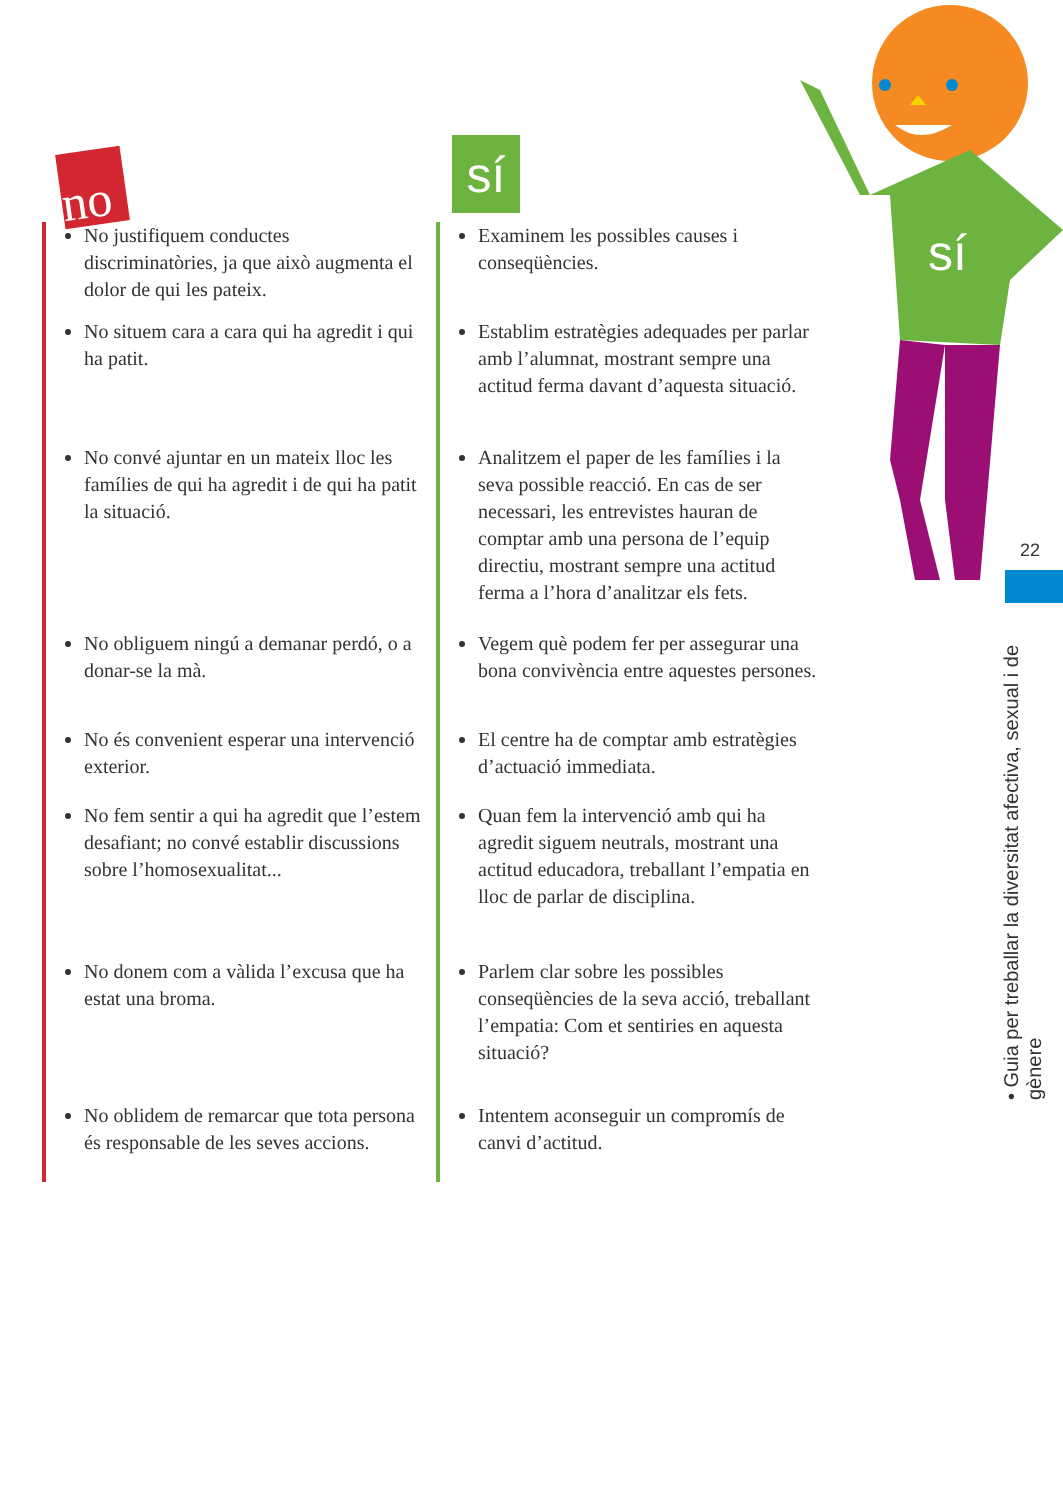no sí
sí
22
• Guia per treballar la diversitat afectiva, sexual i de gènere
No justifiquem conductes discriminatòries, ja que això augmenta el dolor de qui les pateix.
No situem cara a cara qui ha agredit i qui ha patit.
No convé ajuntar en un mateix lloc les famílies de qui ha agredit i de qui ha patit la situació.
No obliguem ningú a demanar perdó, o a donar-se la mà.
No és convenient esperar una intervenció exterior.
No fem sentir a qui ha agredit que l’estem desafiant; no convé establir discussions sobre l’homosexualitat...
No donem com a vàlida l’excusa que ha estat una broma.
No oblidem de remarcar que tota persona és responsable de les seves accions.
Examinem les possibles causes i conseqüències.
Establim estratègies adequades per parlar amb l’alumnat, mostrant sempre una actitud ferma davant d’aquesta situació.
Analitzem el paper de les famílies i la seva possible reacció. En cas de ser necessari, les entrevistes hauran de comptar amb una persona de l’equip directiu, mostrant sempre una actitud ferma a l’hora d’analitzar els fets.
Vegem què podem fer per assegurar una bona convivència entre aquestes persones.
El centre ha de comptar amb estratègies d’actuació immediata.
Quan fem la intervenció amb qui ha agredit siguem neutrals, mostrant una actitud educadora, treballant l’empatia en lloc de parlar de disciplina.
Parlem clar sobre les possibles conseqüències de la seva acció, treballant l’empatia: Com et sentiries en aquesta situació?
Intentem aconseguir un compromís de canvi d’actitud.